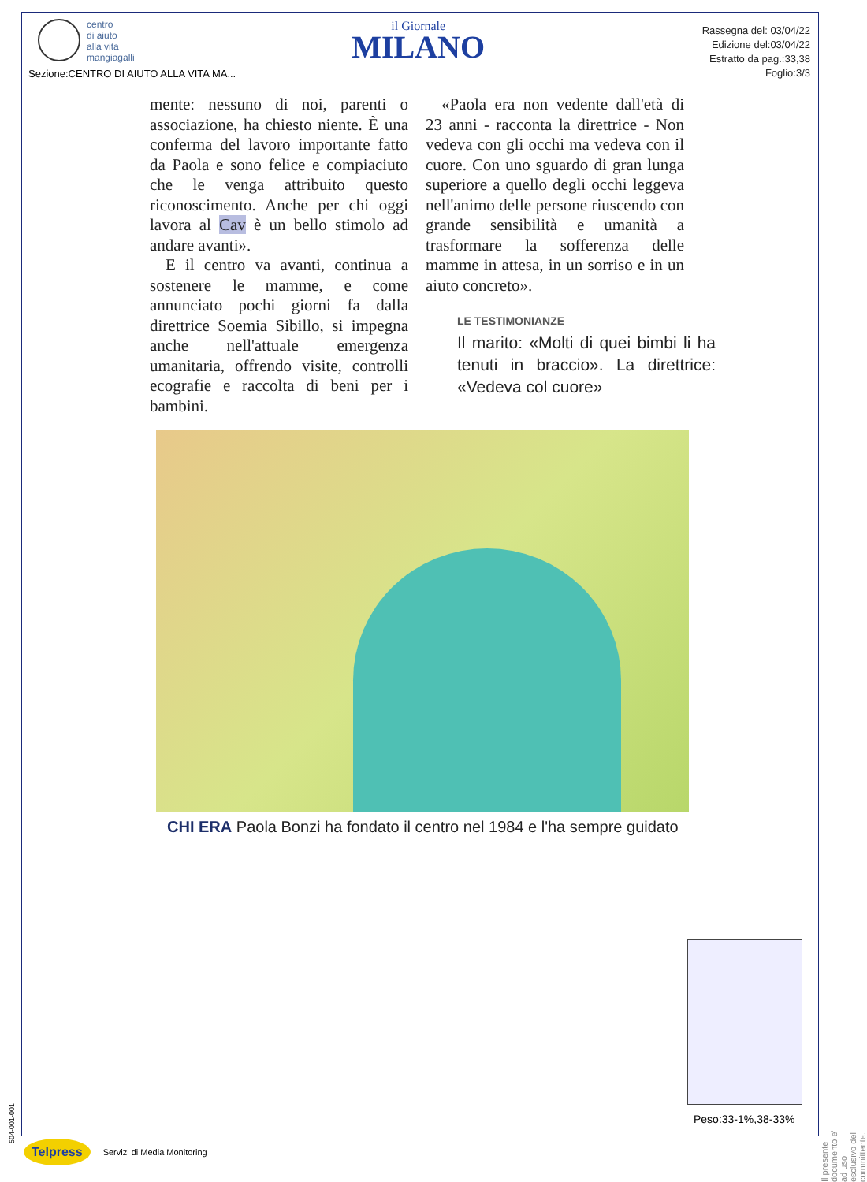centro
di aiuto
alla vita
mangiagalli
il Giornale
MILANO
Rassegna del: 03/04/22
Edizione del:03/04/22
Estratto da pag.:33,38
Foglio:3/3
Sezione:CENTRO DI AIUTO ALLA VITA MA...
mente: nessuno di noi, parenti o associazione, ha chiesto niente. È una conferma del lavoro importante fatto da Paola e sono felice e compiaciuto che le venga attribuito questo riconoscimento. Anche per chi oggi lavora al Cav è un bello stimolo ad andare avanti».
E il centro va avanti, continua a sostenere le mamme, e come annunciato pochi giorni fa dalla direttrice Soemia Sibillo, si impegna anche nell'attuale emergenza umanitaria, offrendo visite, controlli ecografie e raccolta di beni per i bambini.
«Paola era non vedente dall'età di 23 anni - racconta la direttrice - Non vedeva con gli occhi ma vedeva con il cuore. Con uno sguardo di gran lunga superiore a quello degli occhi leggeva nell'animo delle persone riuscendo con grande sensibilità e umanità a trasformare la sofferenza delle mamme in attesa, in un sorriso e in un aiuto concreto».
LE TESTIMONIANZE
Il marito: «Molti di quei bimbi li ha tenuti in braccio». La direttrice: «Vedeva col cuore»
CHI ERA Paola Bonzi ha fondato il centro nel 1984 e l'ha sempre guidato
Peso:33-1%,38-33%
Il presente documento e' ad uso esclusivo del committente.
504-001-001
Telpress Servizi di Media Monitoring